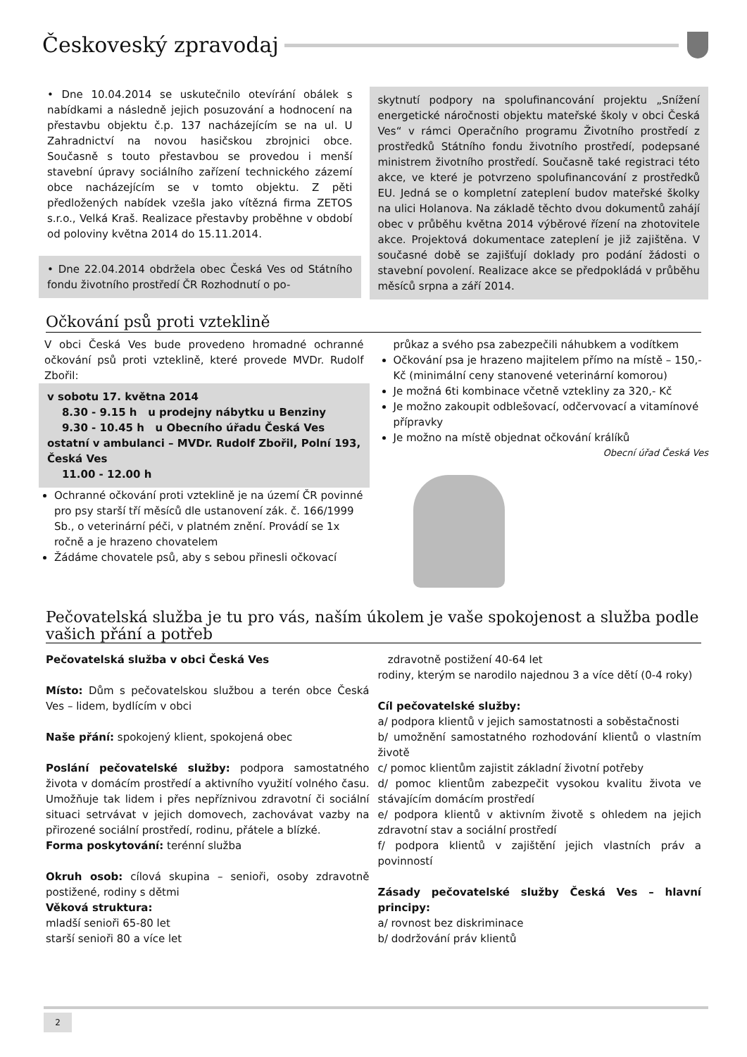Českoveský zpravodaj
• Dne 10.04.2014 se uskutečnilo otevírání obálek s nabídkami a následně jejich posuzování a hodnocení na přestavbu objektu č.p. 137 nacházejícím se na ul. U Zahradnictví na novou hasičskou zbrojnici obce. Současně s touto přestavbou se provedou i menší stavební úpravy sociálního zařízení technického zázemí obce nacházejícím se v tomto objektu. Z pěti předložených nabídek vzešla jako vítězná firma ZETOS s.r.o., Velká Kraš. Realizace přestavby proběhne v období od poloviny května 2014 do 15.11.2014.
• Dne 22.04.2014 obdržela obec Česká Ves od Státního fondu životního prostředí ČR Rozhodnutí o po-
skytnutí podpory na spolufinancování projektu „Snížení energetické náročnosti objektu mateřské školy v obci Česká Ves“ v rámci Operačního programu Životního prostředí z prostředků Státního fondu životního prostředí, podepsané ministrem životního prostředí. Současně také registraci této akce, ve které je potvrzeno spolufinancování z prostředků EU. Jedná se o kompletní zateplení budov mateřské školky na ulici Holanova. Na základě těchto dvou dokumentů zahájí obec v průběhu května 2014 výběrové řízení na zhotovitele akce. Projektová dokumentace zateplení je již zajištěna. V současné době se zajišťují doklady pro podání žádosti o stavební povolení. Realizace akce se předpokládá v průběhu měsíců srpna a září 2014.
Očkování psů proti vzteklině
V obci Česká Ves bude provedeno hromadné ochranné očkování psů proti vzteklině, které provede MVDr. Rudolf Zbořil:
v sobotu 17. května 2014
8.30 - 9.15 h u prodejny nábytku u Benziny
9.30 - 10.45 h u Obecního úřadu Česká Ves
ostatní v ambulanci – MVDr. Rudolf Zbořil, Polní 193, Česká Ves
11.00 - 12.00 h
Ochranné očkování proti vzteklině je na území ČR povinné pro psy starší tří měsíců dle ustanovení zák. č. 166/1999 Sb., o veterinární péči, v platném znění. Provádí se 1x ročně a je hrazeno chovatelem
Žádáme chovatele psů, aby s sebou přinesli očkovací
průkaz a svého psa zabezpečili náhubkem a vodítkem
Očkování psa je hrazeno majitelem přímo na místě – 150,- Kč (minimální ceny stanovené veterinární komorou)
Je možná 6ti kombinace včetně vztekliny za 320,- Kč
Je možno zakoupit odblešovací, odčervovací a vitamínové přípravky
Je možno na místě objednat očkování králíků
Obecní úřad Česká Ves
Pečovatelská služba je tu pro vás, naším úkolem je vaše spokojenost a služba podle vašich přání a potřeb
Pečovatelská služba v obci Česká Ves
Místo: Dům s pečovatelskou službou a terén obce Česká Ves – lidem, bydlícím v obci
Naše přání: spokojený klient, spokojená obec
Poslání pečovatelské služby: podpora samostatného života v domácím prostředí a aktivního využití volného času. Umožňuje tak lidem i přes nepříznivou zdravotní či sociální situaci setrvávat v jejich domovech, zachovávat vazby na přirozené sociální prostředí, rodinu, přátele a blízké.
Forma poskytování: terénní služba
Okruh osob: cílová skupina – senioři, osoby zdravotně postižené, rodiny s dětmi
Věková struktura:
mladší senioři 65-80 let
starší senioři 80 a více let
zdravotně postižení 40-64 let
rodiny, kterým se narodilo najednou 3 a více dětí (0-4 roky)
Cíl pečovatelské služby:
a/ podpora klientů v jejich samostatnosti a soběstačnosti
b/ umožnění samostatného rozhodování klientů o vlastním životě
c/ pomoc klientům zajistit základní životní potřeby
d/ pomoc klientům zabezpečit vysokou kvalitu života ve stávajícím domácím prostředí
e/ podpora klientů v aktivním životě s ohledem na jejich zdravotní stav a sociální prostředí
f/ podpora klientů v zajištění jejich vlastních práv a povinností
Zásady pečovatelské služby Česká Ves – hlavní principy:
a/ rovnost bez diskriminace
b/ dodržování práv klientů
2